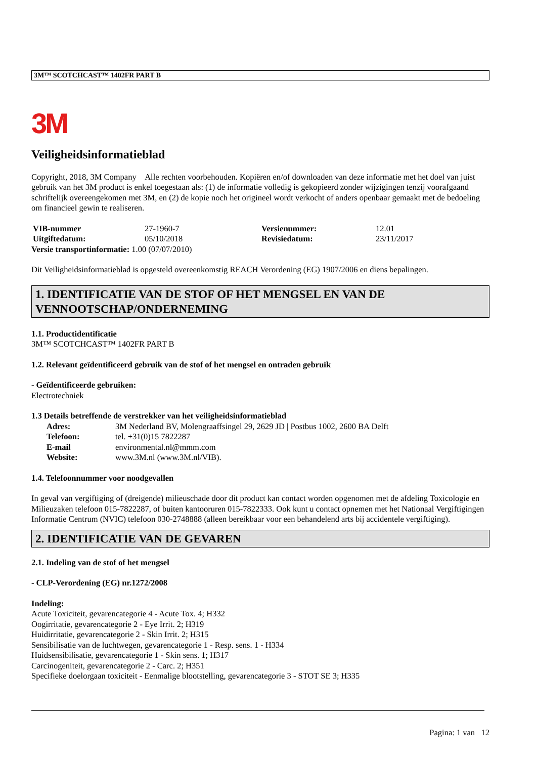3M™ SCOTCHCAST™ 1402FR PART B
3M
Veiligheidsinformatieblad
Copyright, 2018, 3M Company Alle rechten voorbehouden. Kopiëren en/of downloaden van deze informatie met het doel van juist gebruik van het 3M product is enkel toegestaan als: (1) de informatie volledig is gekopieerd zonder wijzigingen tenzij voorafgaand schriftelijk overeengekomen met 3M, en (2) de kopie noch het origineel wordt verkocht of anders openbaar gemaakt met de bedoeling om financieel gewin te realiseren.
| VIB-nummer | 27-1960-7 | Versienummer: | 12.01 |
| Uitgiftedatum: | 05/10/2018 | Revisiedatum: | 23/11/2017 |
Versie transportinformatie: 1.00 (07/07/2010)
Dit Veiligheidsinformatieblad is opgesteld overeenkomstig REACH Verordening (EG) 1907/2006 en diens bepalingen.
1. IDENTIFICATIE VAN DE STOF OF HET MENGSEL EN VAN DE VENNOOTSCHAP/ONDERNEMING
1.1. Productidentificatie
3M™ SCOTCHCAST™ 1402FR PART B
1.2. Relevant geïdentificeerd gebruik van de stof of het mengsel en ontraden gebruik
- Geïdentificeerde gebruiken:
Electrotechniek
1.3 Details betreffende de verstrekker van het veiligheidsinformatieblad
| Adres: | 3M Nederland BV, Molengraaffsingel 29, 2629 JD / Postbus 1002, 2600 BA Delft |
| Telefoon: | tel. +31(0)15 7822287 |
| E-mail | environmental.nl@mmm.com |
| Website: | www.3M.nl (www.3M.nl/VIB). |
1.4. Telefoonnummer voor noodgevallen
In geval van vergiftiging of (dreigende) milieuschade door dit product kan contact worden opgenomen met de afdeling Toxicologie en Milieuzaken telefoon 015-7822287, of buiten kantooruren 015-7822333. Ook kunt u contact opnemen met het Nationaal Vergiftigingen Informatie Centrum (NVIC) telefoon 030-2748888 (alleen bereikbaar voor een behandelend arts bij accidentele vergiftiging).
2. IDENTIFICATIE VAN DE GEVAREN
2.1. Indeling van de stof of het mengsel
- CLP-Verordening (EG) nr.1272/2008
Indeling:
Acute Toxiciteit, gevarencategorie 4 - Acute Tox. 4; H332
Oogirritatie, gevarencategorie 2 - Eye Irrit. 2; H319
Huidirritatie, gevarencategorie 2 - Skin Irrit. 2; H315
Sensibilisatie van de luchtwegen, gevarencategorie 1 - Resp. sens. 1 - H334
Huidsensibilisatie, gevarencategorie 1 - Skin sens. 1; H317
Carcinogeniteit, gevarencategorie 2 - Carc. 2; H351
Specifieke doelorgaan toxiciteit - Eenmalige blootstelling, gevarencategorie 3 - STOT SE 3; H335
Pagina: 1 van 12